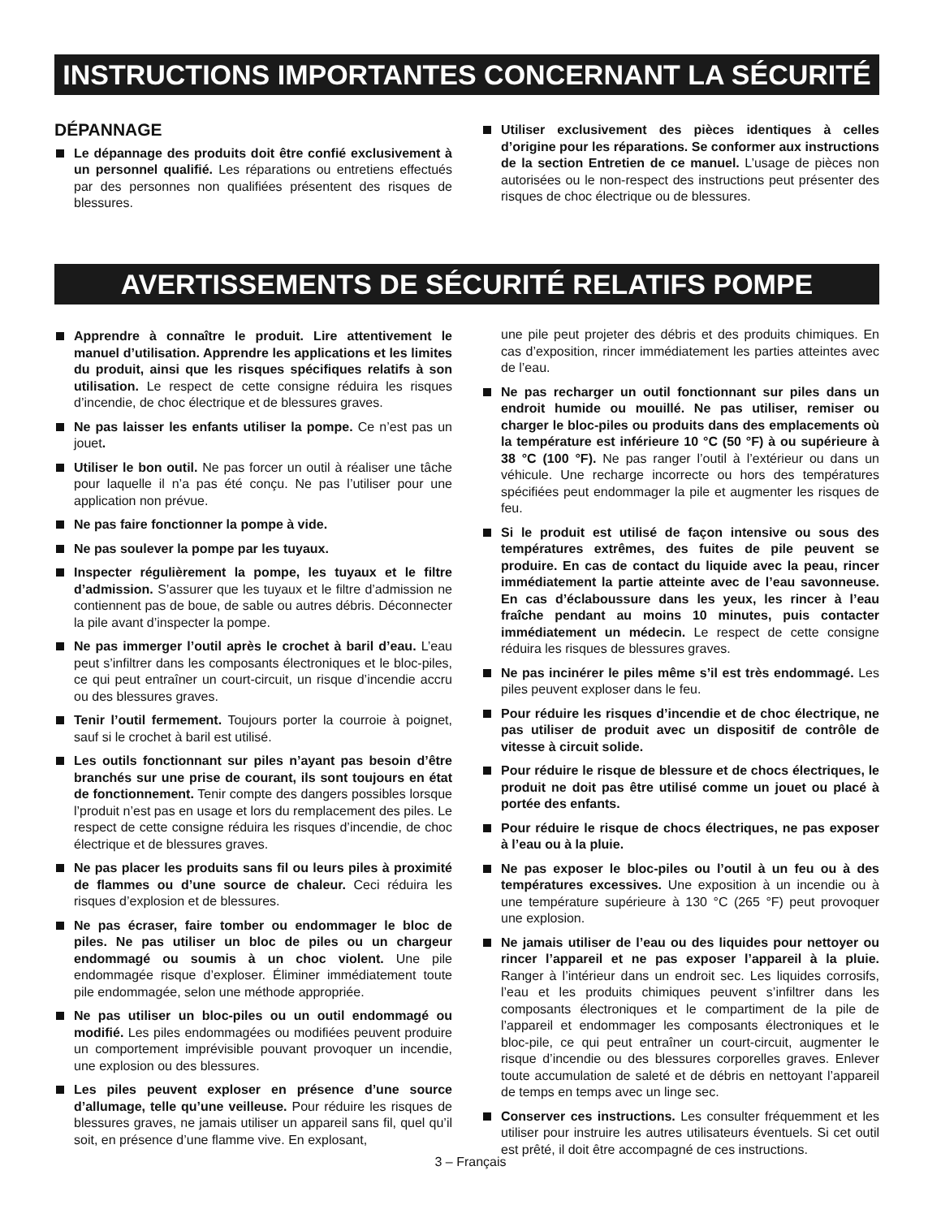INSTRUCTIONS IMPORTANTES CONCERNANT LA SÉCURITÉ
DÉPANNAGE
Le dépannage des produits doit être confié exclusivement à un personnel qualifié. Les réparations ou entretiens effectués par des personnes non qualifiées présentent des risques de blessures.
Utiliser exclusivement des pièces identiques à celles d’origine pour les réparations. Se conformer aux instructions de la section Entretien de ce manuel. L’usage de pièces non autorisées ou le non-respect des instructions peut présenter des risques de choc électrique ou de blessures.
AVERTISSEMENTS DE SÉCURITÉ RELATIFS POMPE
Apprendre à connaître le produit. Lire attentivement le manuel d’utilisation. Apprendre les applications et les limites du produit, ainsi que les risques spécifiques relatifs à son utilisation. Le respect de cette consigne réduira les risques d’incendie, de choc électrique et de blessures graves.
Ne pas laisser les enfants utiliser la pompe. Ce n’est pas un jouet.
Utiliser le bon outil. Ne pas forcer un outil à réaliser une tâche pour laquelle il n’a pas été conçu. Ne pas l’utiliser pour une application non prévue.
Ne pas faire fonctionner la pompe à vide.
Ne pas soulever la pompe par les tuyaux.
Inspecter régulièrement la pompe, les tuyaux et le filtre d’admission. S’assurer que les tuyaux et le filtre d’admission ne contiennent pas de boue, de sable ou autres débris. Déconnecter la pile avant d’inspecter la pompe.
Ne pas immerger l’outil après le crochet à baril d’eau. L’eau peut s’infiltrer dans les composants électroniques et le bloc-piles, ce qui peut entraîner un court-circuit, un risque d’incendie accru ou des blessures graves.
Tenir l’outil fermement. Toujours porter la courroie à poignet, sauf si le crochet à baril est utilisé.
Les outils fonctionnant sur piles n’ayant pas besoin d’être branchés sur une prise de courant, ils sont toujours en état de fonctionnement. Tenir compte des dangers possibles lorsque l’produit n’est pas en usage et lors du remplacement des piles. Le respect de cette consigne réduira les risques d’incendie, de choc électrique et de blessures graves.
Ne pas placer les produits sans fil ou leurs piles à proximité de flammes ou d’une source de chaleur. Ceci réduira les risques d’explosion et de blessures.
Ne pas écraser, faire tomber ou endommager le bloc de piles. Ne pas utiliser un bloc de piles ou un chargeur endommagé ou soumis à un choc violent. Une pile endommagée risque d’exploser. Éliminer immédiatement toute pile endommagée, selon une méthode appropriée.
Ne pas utiliser un bloc-piles ou un outil endommagé ou modifié. Les piles endommagées ou modifiées peuvent produire un comportement imprévisible pouvant provoquer un incendie, une explosion ou des blessures.
Les piles peuvent exploser en présence d’une source d’allumage, telle qu’une veilleuse. Pour réduire les risques de blessures graves, ne jamais utiliser un appareil sans fil, quel qu’il soit, en présence d’une flamme vive. En explosant,
une pile peut projeter des débris et des produits chimiques. En cas d’exposition, rincer immédiatement les parties atteintes avec de l’eau.
Ne pas recharger un outil fonctionnant sur piles dans un endroit humide ou mouillé. Ne pas utiliser, remiser ou charger le bloc-piles ou produits dans des emplacements où la température est inférieure 10 °C (50 °F) à ou supérieure à 38 °C (100 °F). Ne pas ranger l’outil à l’extérieur ou dans un véhicule. Une recharge incorrecte ou hors des températures spécifiées peut endommager la pile et augmenter les risques de feu.
Si le produit est utilisé de façon intensive ou sous des températures extrêmes, des fuites de pile peuvent se produire. En cas de contact du liquide avec la peau, rincer immédiatement la partie atteinte avec de l’eau savonneuse. En cas d’éclaboussure dans les yeux, les rincer à l’eau fraîche pendant au moins 10 minutes, puis contacter immédiatement un médecin. Le respect de cette consigne réduira les risques de blessures graves.
Ne pas incinérer le piles même s’il est très endommagé. Les piles peuvent exploser dans le feu.
Pour réduire les risques d’incendie et de choc électrique, ne pas utiliser de produit avec un dispositif de contrôle de vitesse à circuit solide.
Pour réduire le risque de blessure et de chocs électriques, le produit ne doit pas être utilisé comme un jouet ou placé à portée des enfants.
Pour réduire le risque de chocs électriques, ne pas exposer à l’eau ou à la pluie.
Ne pas exposer le bloc-piles ou l’outil à un feu ou à des températures excessives. Une exposition à un incendie ou à une température supérieure à 130 °C (265 °F) peut provoquer une explosion.
Ne jamais utiliser de l’eau ou des liquides pour nettoyer ou rincer l’appareil et ne pas exposer l’appareil à la pluie. Ranger à l’intérieur dans un endroit sec. Les liquides corrosifs, l’eau et les produits chimiques peuvent s’infiltrer dans les composants électroniques et le compartiment de la pile de l’appareil et endommager les composants électroniques et le bloc-pile, ce qui peut entraîner un court-circuit, augmenter le risque d’incendie ou des blessures corporelles graves. Enlever toute accumulation de saleté et de débris en nettoyant l’appareil de temps en temps avec un linge sec.
Conserver ces instructions. Les consulter fréquemment et les utiliser pour instruire les autres utilisateurs éventuels. Si cet outil est prêté, il doit être accompagné de ces instructions.
3 – Français